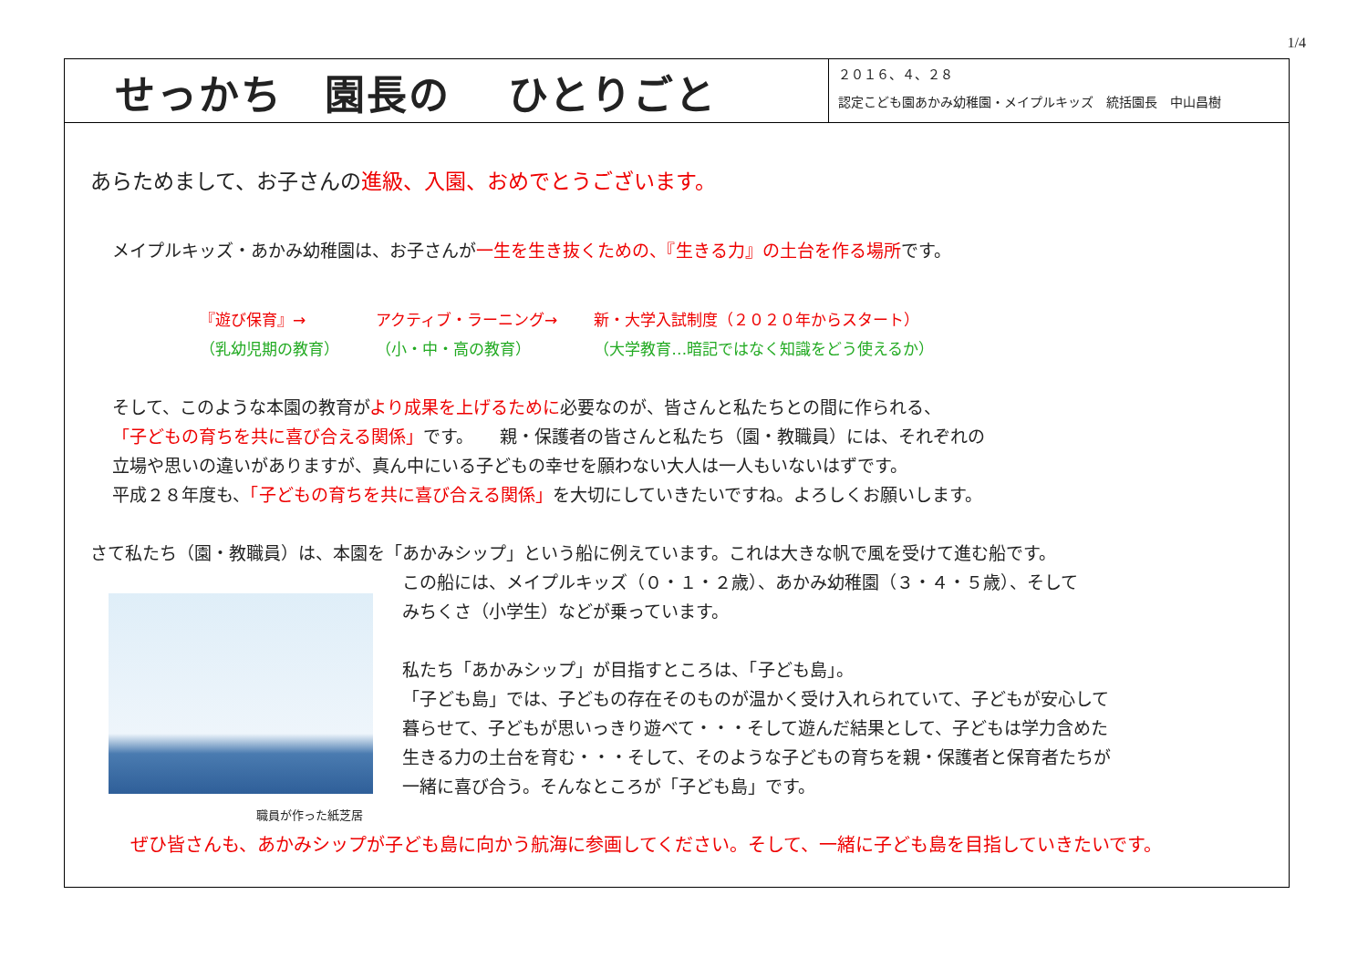1/4
せっかち　園長の　 ひとりごと
２０１６、４、２８
認定こども園あかみ幼稚園・メイプルキッズ　統括園長　中山昌樹
あらためまして、お子さんの進級、入園、おめでとうございます。
メイプルキッズ・あかみ幼稚園は、お子さんが一生を生き抜くための、『生きる力』の土台を作る場所です。
『遊び保育』→
（乳幼児期の教育）
アクティブ・ラーニング→
（小・中・高の教育）
新・大学入試制度（２０２０年からスタート）
（大学教育…暗記ではなく知識をどう使えるか）
そして、このような本園の教育がより成果を上げるために必要なのが、皆さんと私たちとの間に作られる、
「子どもの育ちを共に喜び合える関係」です。　　親・保護者の皆さんと私たち（園・教職員）には、それぞれの
立場や思いの違いがありますが、真ん中にいる子どもの幸せを願わない大人は一人もいないはずです。
平成２８年度も、「子どもの育ちを共に喜び合える関係」を大切にしていきたいですね。よろしくお願いします。
さて私たち（園・教職員）は、本園を「あかみシップ」という船に例えています。これは大きな帆で風を受けて進む船です。
この船には、メイプルキッズ（０・１・２歳）、あかみ幼稚園（３・４・５歳）、そして
みちくさ（小学生）などが乗っています。
私たち「あかみシップ」が目指すところは、「子ども島」。
「子ども島」では、子どもの存在そのものが温かく受け入れられていて、子どもが安心して
暮らせて、子どもが思いっきり遊べて・・・そして遊んだ結果として、子どもは学力含めた
生きる力の土台を育む・・・そして、そのような子どもの育ちを親・保護者と保育者たちが
一緒に喜び合う。そんなところが「子ども島」です。
職員が作った紙芝居
ぜひ皆さんも、あかみシップが子ども島に向かう航海に参画してください。そして、一緒に子ども島を目指していきたいです。